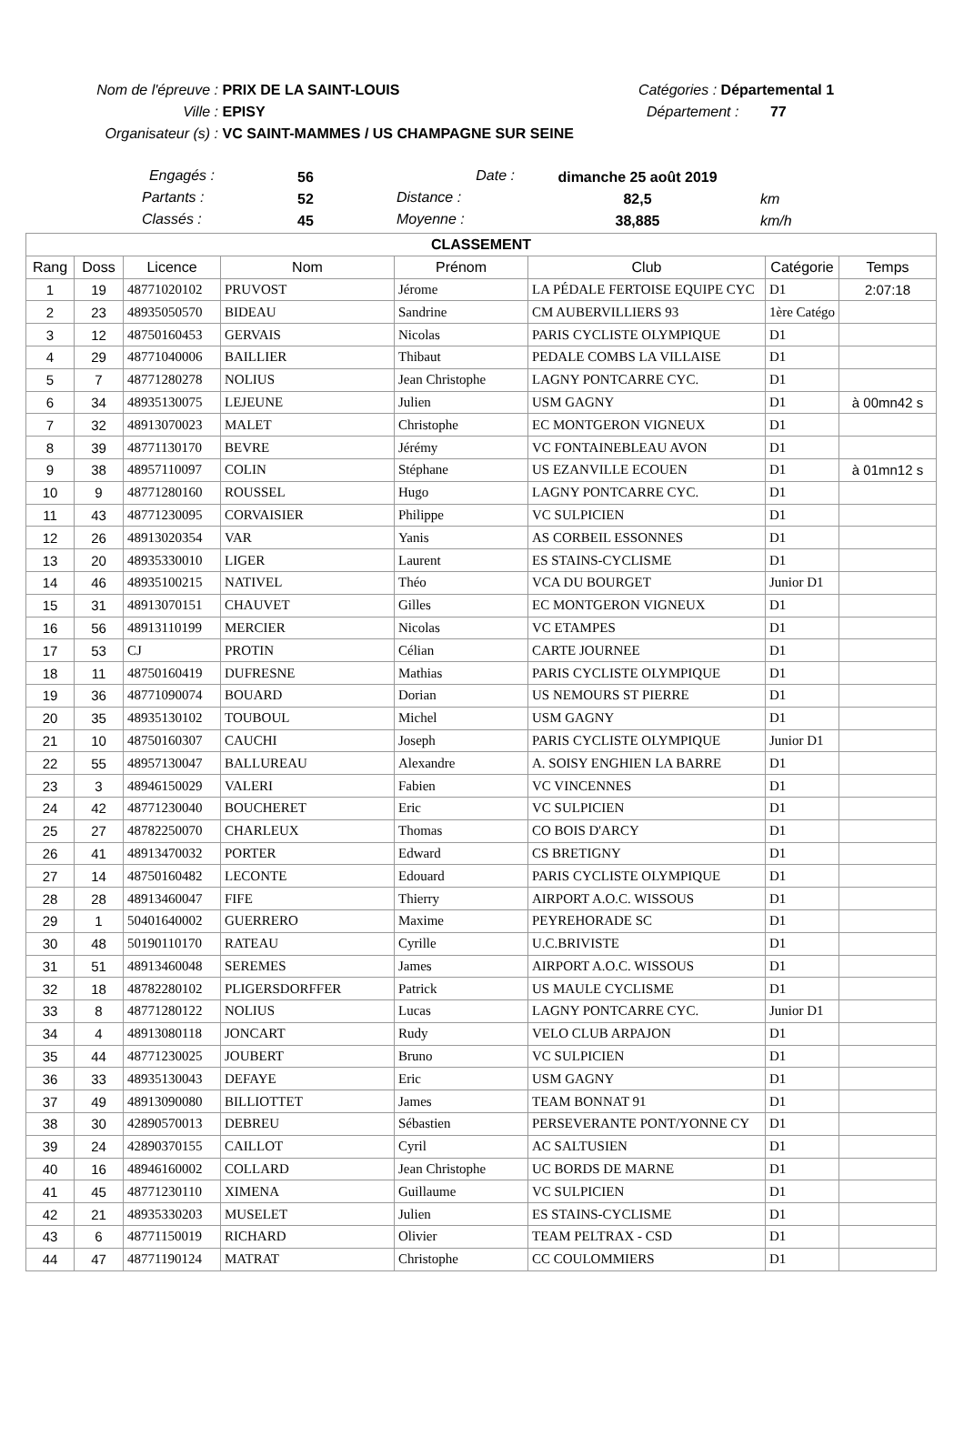Nom de l'épreuve : PRIX DE LA SAINT-LOUIS Catégories : Départemental 1
Ville : EPISY Département : 77
Organisateur (s) : VC SAINT-MAMMES / US CHAMPAGNE SUR SEINE
| Engagés : | 56 | Date : | dimanche 25 août 2019 | |
| Partants : | 52 | Distance : | 82,5 | km |
| Classés : | 45 | Moyenne : | 38,885 | km/h |
| CLASSEMENT | | | | | | | |
| --- | --- | --- | --- | --- | --- | --- | --- |
| Rang | Doss | Licence | Nom | Prénom | Club | Catégorie | Temps |
| 1 | 19 | 48771020102 | PRUVOST | Jérome | LA PÉDALE FERTOISE EQUIPE CYC | D1 | 2:07:18 |
| 2 | 23 | 48935050570 | BIDEAU | Sandrine | CM AUBERVILLIERS 93 | 1ère Catégo | |
| 3 | 12 | 48750160453 | GERVAIS | Nicolas | PARIS CYCLISTE OLYMPIQUE | D1 | |
| 4 | 29 | 48771040006 | BAILLIER | Thibaut | PEDALE COMBS LA VILLAISE | D1 | |
| 5 | 7 | 48771280278 | NOLIUS | Jean Christophe | LAGNY PONTCARRE CYC. | D1 | |
| 6 | 34 | 48935130075 | LEJEUNE | Julien | USM GAGNY | D1 | à 00mn42 s |
| 7 | 32 | 48913070023 | MALET | Christophe | EC MONTGERON VIGNEUX | D1 | |
| 8 | 39 | 48771130170 | BEVRE | Jérémy | VC FONTAINEBLEAU AVON | D1 | |
| 9 | 38 | 48957110097 | COLIN | Stéphane | US EZANVILLE ECOUEN | D1 | à 01mn12 s |
| 10 | 9 | 48771280160 | ROUSSEL | Hugo | LAGNY PONTCARRE CYC. | D1 | |
| 11 | 43 | 48771230095 | CORVAISIER | Philippe | VC SULPICIEN | D1 | |
| 12 | 26 | 48913020354 | VAR | Yanis | AS CORBEIL ESSONNES | D1 | |
| 13 | 20 | 48935330010 | LIGER | Laurent | ES STAINS-CYCLISME | D1 | |
| 14 | 46 | 48935100215 | NATIVEL | Théo | VCA DU BOURGET | Junior D1 | |
| 15 | 31 | 48913070151 | CHAUVET | Gilles | EC MONTGERON VIGNEUX | D1 | |
| 16 | 56 | 48913110199 | MERCIER | Nicolas | VC ETAMPES | D1 | |
| 17 | 53 | CJ | PROTIN | Célian | CARTE JOURNEE | D1 | |
| 18 | 11 | 48750160419 | DUFRESNE | Mathias | PARIS CYCLISTE OLYMPIQUE | D1 | |
| 19 | 36 | 48771090074 | BOUARD | Dorian | US NEMOURS ST PIERRE | D1 | |
| 20 | 35 | 48935130102 | TOUBOUL | Michel | USM GAGNY | D1 | |
| 21 | 10 | 48750160307 | CAUCHI | Joseph | PARIS CYCLISTE OLYMPIQUE | Junior D1 | |
| 22 | 55 | 48957130047 | BALLUREAU | Alexandre | A. SOISY ENGHIEN LA BARRE | D1 | |
| 23 | 3 | 48946150029 | VALERI | Fabien | VC VINCENNES | D1 | |
| 24 | 42 | 48771230040 | BOUCHERET | Eric | VC SULPICIEN | D1 | |
| 25 | 27 | 48782250070 | CHARLEUX | Thomas | CO BOIS D'ARCY | D1 | |
| 26 | 41 | 48913470032 | PORTER | Edward | CS BRETIGNY | D1 | |
| 27 | 14 | 48750160482 | LECONTE | Edouard | PARIS CYCLISTE OLYMPIQUE | D1 | |
| 28 | 28 | 48913460047 | FIFE | Thierry | AIRPORT A.O.C. WISSOUS | D1 | |
| 29 | 1 | 50401640002 | GUERRERO | Maxime | PEYREHORADE SC | D1 | |
| 30 | 48 | 50190110170 | RATEAU | Cyrille | U.C.BRIVISTE | D1 | |
| 31 | 51 | 48913460048 | SEREMES | James | AIRPORT A.O.C. WISSOUS | D1 | |
| 32 | 18 | 48782280102 | PLIGERSDORFFER | Patrick | US MAULE CYCLISME | D1 | |
| 33 | 8 | 48771280122 | NOLIUS | Lucas | LAGNY PONTCARRE CYC. | Junior D1 | |
| 34 | 4 | 48913080118 | JONCART | Rudy | VELO CLUB ARPAJON | D1 | |
| 35 | 44 | 48771230025 | JOUBERT | Bruno | VC SULPICIEN | D1 | |
| 36 | 33 | 48935130043 | DEFAYE | Eric | USM GAGNY | D1 | |
| 37 | 49 | 48913090080 | BILLIOTTET | James | TEAM BONNAT 91 | D1 | |
| 38 | 30 | 42890570013 | DEBREU | Sébastien | PERSEVERANTE PONT/YONNE CY | D1 | |
| 39 | 24 | 42890370155 | CAILLOT | Cyril | AC SALTUSIEN | D1 | |
| 40 | 16 | 48946160002 | COLLARD | Jean Christophe | UC BORDS DE MARNE | D1 | |
| 41 | 45 | 48771230110 | XIMENA | Guillaume | VC SULPICIEN | D1 | |
| 42 | 21 | 48935330203 | MUSELET | Julien | ES STAINS-CYCLISME | D1 | |
| 43 | 6 | 48771150019 | RICHARD | Olivier | TEAM PELTRAX - CSD | D1 | |
| 44 | 47 | 48771190124 | MATRAT | Christophe | CC COULOMMIERS | D1 | |